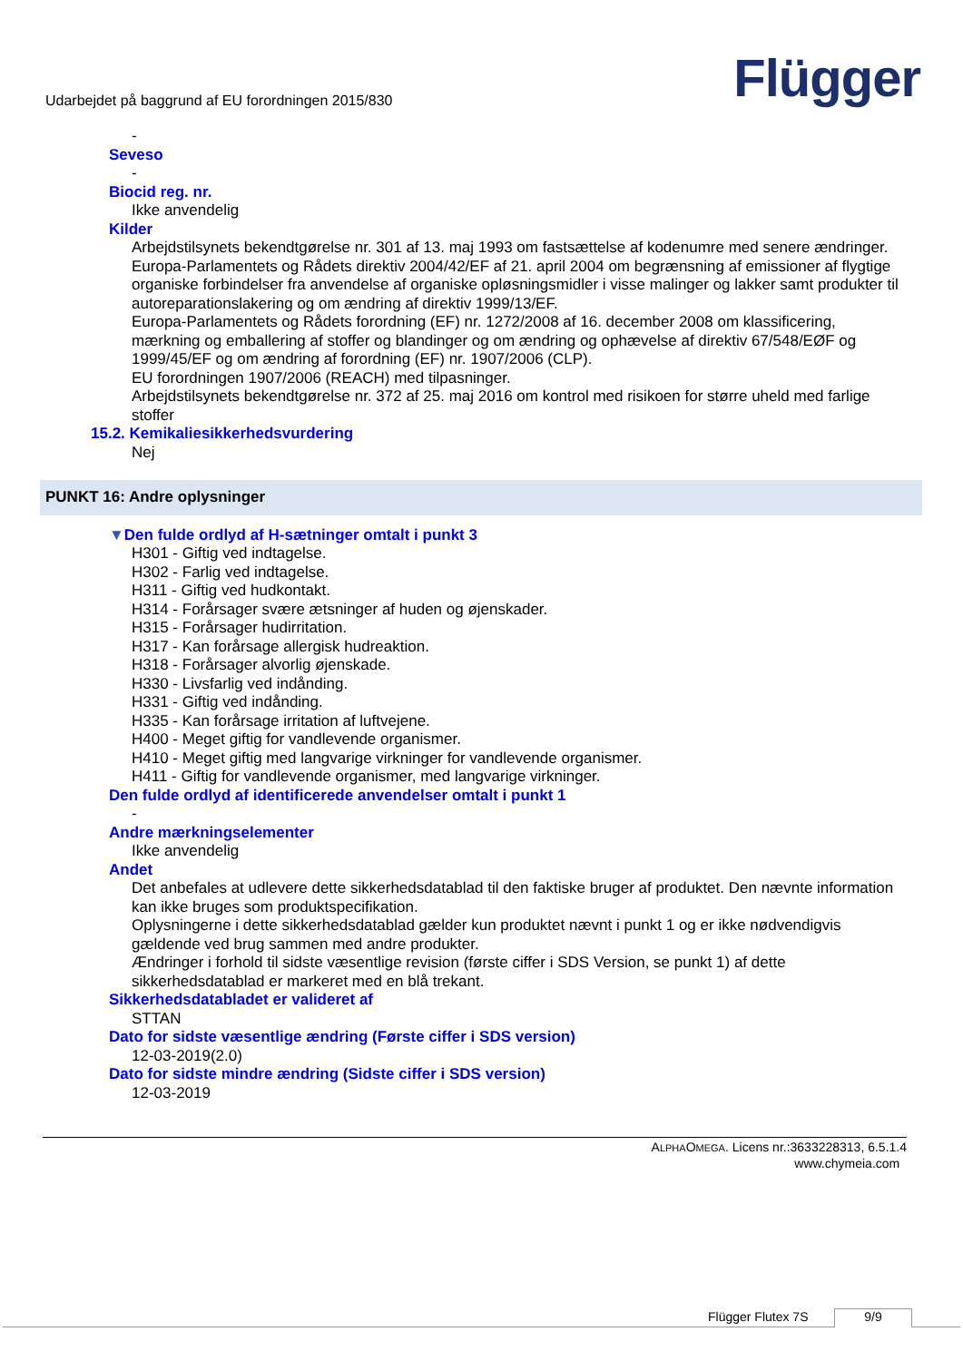Udarbejdet på baggrund af EU forordningen 2015/830
Flügger
-
Seveso
-
Biocid reg. nr.
Ikke anvendelig
Kilder
Arbejdstilsynets bekendtgørelse nr. 301 af 13. maj 1993 om fastsættelse af kodenumre med senere ændringer.
Europa-Parlamentets og Rådets direktiv 2004/42/EF af 21. april 2004 om begrænsning af emissioner af flygtige organiske forbindelser fra anvendelse af organiske opløsningsmidler i visse malinger og lakker samt produkter til autoreparationslakering og om ændring af direktiv 1999/13/EF.
Europa-Parlamentets og Rådets forordning (EF) nr. 1272/2008 af 16. december 2008 om klassificering, mærkning og emballering af stoffer og blandinger og om ændring og ophævelse af direktiv 67/548/EØF og 1999/45/EF og om ændring af forordning (EF) nr. 1907/2006 (CLP).
EU forordningen 1907/2006 (REACH) med tilpasninger.
Arbejdstilsynets bekendtgørelse nr. 372 af 25. maj 2016 om kontrol med risikoen for større uheld med farlige stoffer
15.2. Kemikaliesikkerhedsvurdering
Nej
PUNKT 16: Andre oplysninger
▼Den fulde ordlyd af H-sætninger omtalt i punkt 3
H301 - Giftig ved indtagelse.
H302 - Farlig ved indtagelse.
H311 - Giftig ved hudkontakt.
H314 - Forårsager svære ætsninger af huden og øjenskader.
H315 - Forårsager hudirritation.
H317 - Kan forårsage allergisk hudreaktion.
H318 - Forårsager alvorlig øjenskade.
H330 - Livsfarlig ved indånding.
H331 - Giftig ved indånding.
H335 - Kan forårsage irritation af luftvejene.
H400 - Meget giftig for vandlevende organismer.
H410 - Meget giftig med langvarige virkninger for vandlevende organismer.
H411 - Giftig for vandlevende organismer, med langvarige virkninger.
Den fulde ordlyd af identificerede anvendelser omtalt i punkt 1
-
Andre mærkningselementer
Ikke anvendelig
Andet
Det anbefales at udlevere dette sikkerhedsdatablad til den faktiske bruger af produktet. Den nævnte information kan ikke bruges som produktspecifikation.
Oplysningerne i dette sikkerhedsdatablad gælder kun produktet nævnt i punkt 1 og er ikke nødvendigvis gældende ved brug sammen med andre produkter.
Ændringer i forhold til sidste væsentlige revision (første ciffer i SDS Version, se punkt 1) af dette sikkerhedsdatablad er markeret med en blå trekant.
Sikkerhedsdatabladet er valideret af
STTAN
Dato for sidste væsentlige ændring (Første ciffer i SDS version)
12-03-2019(2.0)
Dato for sidste mindre ændring (Sidste ciffer i SDS version)
12-03-2019
ALPHAOMEGA. Licens nr.:3633228313, 6.5.1.4
www.chymeia.com
Flügger Flutex 7S 9/9